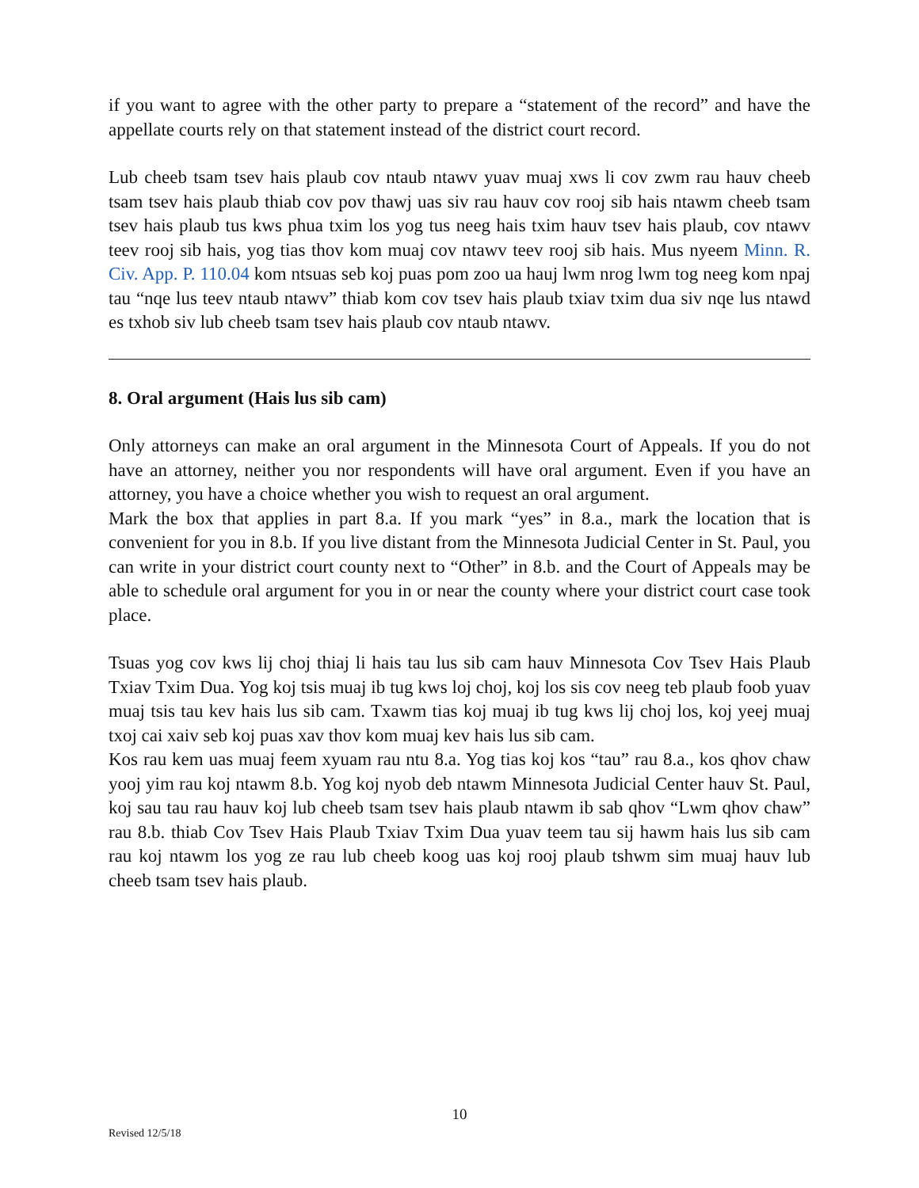if you want to agree with the other party to prepare a “statement of the record” and have the appellate courts rely on that statement instead of the district court record.
Lub cheeb tsam tsev hais plaub cov ntaub ntawv yuav muaj xws li cov zwm rau hauv cheeb tsam tsev hais plaub thiab cov pov thawj uas siv rau hauv cov rooj sib hais ntawm cheeb tsam tsev hais plaub tus kws phua txim los yog tus neeg hais txim hauv tsev hais plaub, cov ntawv teev rooj sib hais, yog tias thov kom muaj cov ntawv teev rooj sib hais. Mus nyeem Minn. R. Civ. App. P. 110.04 kom ntsuas seb koj puas pom zoo ua hauj lwm nrog lwm tog neeg kom npaj tau “nqe lus teev ntaub ntawv” thiab kom cov tsev hais plaub txiav txim dua siv nqe lus ntawd es txhob siv lub cheeb tsam tsev hais plaub cov ntaub ntawv.
8. Oral argument (Hais lus sib cam)
Only attorneys can make an oral argument in the Minnesota Court of Appeals. If you do not have an attorney, neither you nor respondents will have oral argument. Even if you have an attorney, you have a choice whether you wish to request an oral argument.
Mark the box that applies in part 8.a. If you mark “yes” in 8.a., mark the location that is convenient for you in 8.b. If you live distant from the Minnesota Judicial Center in St. Paul, you can write in your district court county next to “Other” in 8.b. and the Court of Appeals may be able to schedule oral argument for you in or near the county where your district court case took place.
Tsuas yog cov kws lij choj thiaj li hais tau lus sib cam hauv Minnesota Cov Tsev Hais Plaub Txiav Txim Dua. Yog koj tsis muaj ib tug kws loj choj, koj los sis cov neeg teb plaub foob yuav muaj tsis tau kev hais lus sib cam. Txawm tias koj muaj ib tug kws lij choj los, koj yeej muaj txoj cai xaiv seb koj puas xav thov kom muaj kev hais lus sib cam.
Kos rau kem uas muaj feem xyuam rau ntu 8.a. Yog tias koj kos “tau” rau 8.a., kos qhov chaw yooj yim rau koj ntawm 8.b. Yog koj nyob deb ntawm Minnesota Judicial Center hauv St. Paul, koj sau tau rau hauv koj lub cheeb tsam tsev hais plaub ntawm ib sab qhov “Lwm qhov chaw” rau 8.b. thiab Cov Tsev Hais Plaub Txiav Txim Dua yuav teem tau sij hawm hais lus sib cam rau koj ntawm los yog ze rau lub cheeb koog uas koj rooj plaub tshwm sim muaj hauv lub cheeb tsam tsev hais plaub.
10
Revised 12/5/18